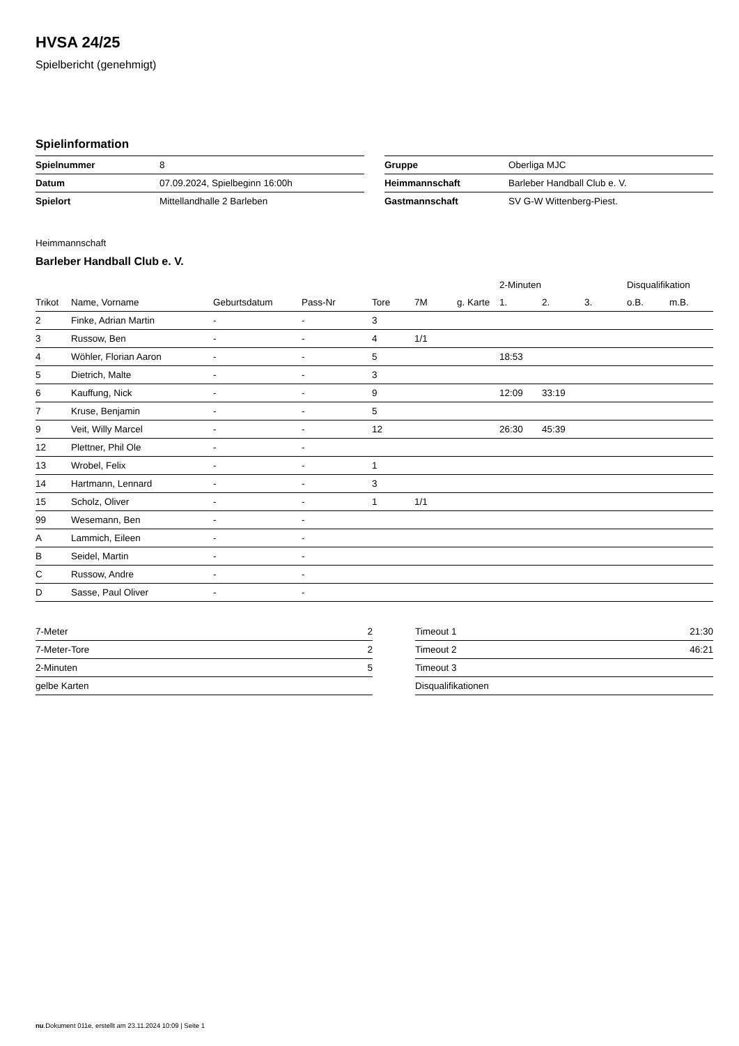HVSA 24/25
Spielbericht (genehmigt)
Spielinformation
| Spielnummer | 8 |
| Datum | 07.09.2024, Spielbeginn 16:00h |
| Spielort | Mittellandhalle 2 Barleben |
| Gruppe | Oberliga MJC |
| Heimmannschaft | Barleber Handball Club e. V. |
| Gastmannschaft | SV G-W Wittenberg-Piest. |
Heimmannschaft
Barleber Handball Club e. V.
| | | | | | | | 2-Minuten | | | Disqualifikation | |
| --- | --- | --- | --- | --- | --- | --- | --- | --- | --- | --- | --- |
| Trikot | Name, Vorname | Geburtsdatum | Pass-Nr | Tore | 7M | g. Karte | 1. | 2. | 3. | o.B. | m.B. |
| 2 | Finke, Adrian Martin | - | - | 3 | | | | | | | |
| 3 | Russow, Ben | - | - | 4 | 1/1 | | | | | | |
| 4 | Wöhler, Florian Aaron | - | - | 5 | | | 18:53 | | | | |
| 5 | Dietrich, Malte | - | - | 3 | | | | | | | |
| 6 | Kauffung, Nick | - | - | 9 | | | 12:09 | 33:19 | | | |
| 7 | Kruse, Benjamin | - | - | 5 | | | | | | | |
| 9 | Veit, Willy Marcel | - | - | 12 | | | 26:30 | 45:39 | | | |
| 12 | Plettner, Phil Ole | - | - | | | | | | | | |
| 13 | Wrobel, Felix | - | - | 1 | | | | | | | |
| 14 | Hartmann, Lennard | - | - | 3 | | | | | | | |
| 15 | Scholz, Oliver | - | - | 1 | 1/1 | | | | | | |
| 99 | Wesemann, Ben | - | - | | | | | | | | |
| A | Lammich, Eileen | - | - | | | | | | | | |
| B | Seidel, Martin | - | - | | | | | | | | |
| C | Russow, Andre | - | - | | | | | | | | |
| D | Sasse, Paul Oliver | - | - | | | | | | | | |
| 7-Meter | 2 |
| 7-Meter-Tore | 2 |
| 2-Minuten | 5 |
| gelbe Karten | |
| Timeout 1 | 21:30 |
| Timeout 2 | 46:21 |
| Timeout 3 | |
| Disqualifikationen | |
nu.Dokument 011e, erstellt am 23.11.2024 10:09 | Seite 1